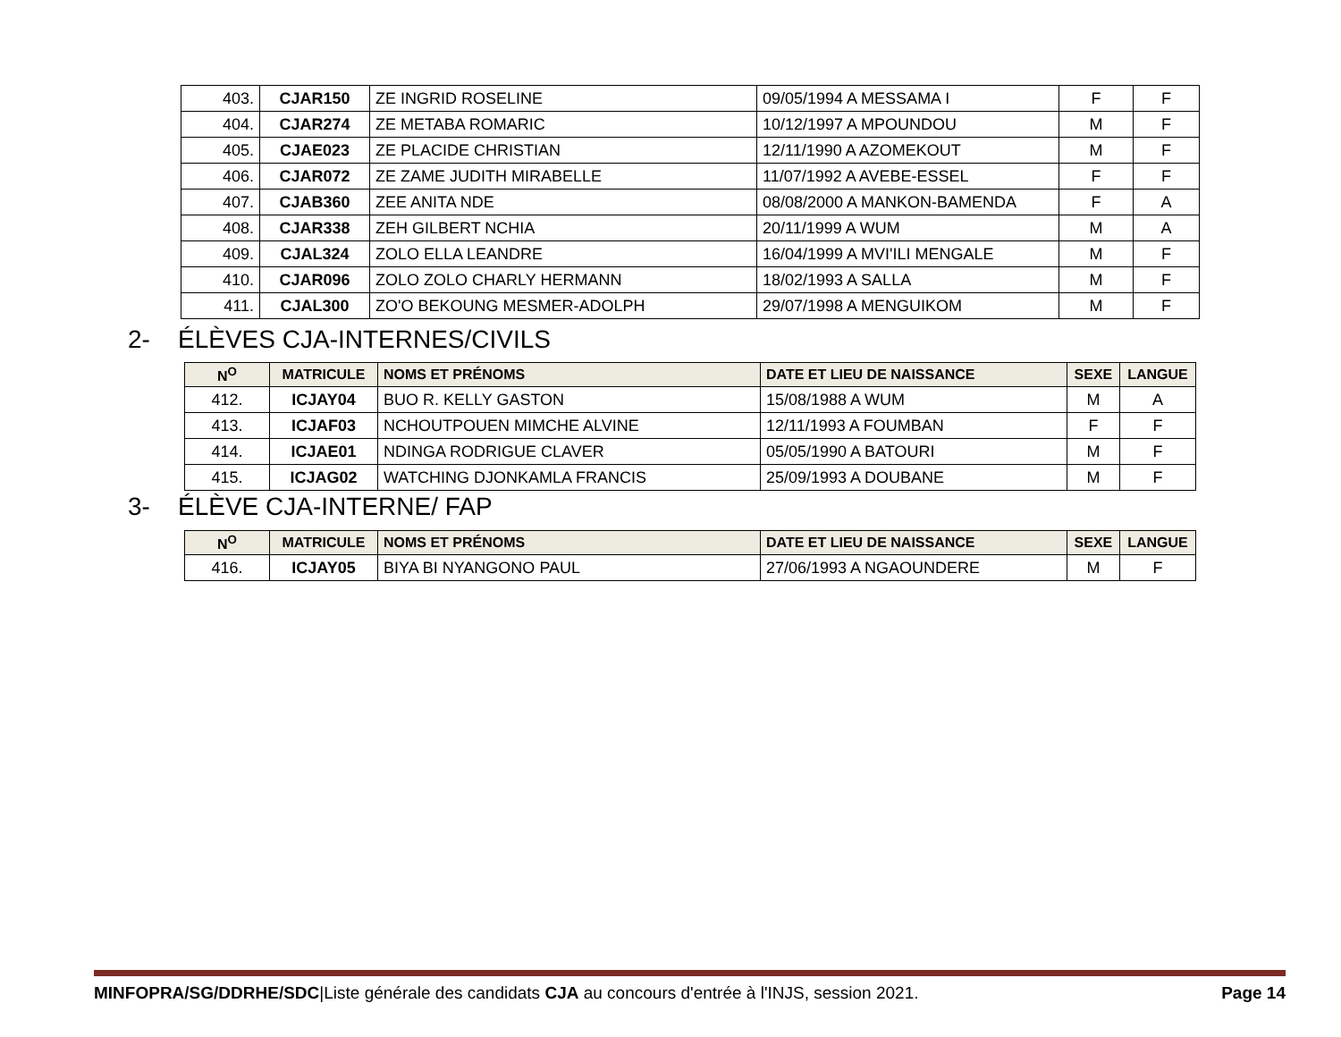| 403. | CJAR150 | ZE INGRID ROSELINE | 09/05/1994 A MESSAMA I | F | F |
| 404. | CJAR274 | ZE METABA ROMARIC | 10/12/1997 A MPOUNDOU | M | F |
| 405. | CJAE023 | ZE PLACIDE CHRISTIAN | 12/11/1990 A AZOMEKOUT | M | F |
| 406. | CJAR072 | ZE ZAME JUDITH MIRABELLE | 11/07/1992 A AVEBE-ESSEL | F | F |
| 407. | CJAB360 | ZEE ANITA NDE | 08/08/2000 A MANKON-BAMENDA | F | A |
| 408. | CJAR338 | ZEH GILBERT NCHIA | 20/11/1999 A WUM | M | A |
| 409. | CJAL324 | ZOLO ELLA LEANDRE | 16/04/1999 A MVI'ILI MENGALE | M | F |
| 410. | CJAR096 | ZOLO ZOLO CHARLY HERMANN | 18/02/1993 A SALLA | M | F |
| 411. | CJAL300 | ZO'O BEKOUNG MESMER-ADOLPH | 29/07/1998 A MENGUIKOM | M | F |
2- ÉLÈVES CJA-INTERNES/CIVILS
| N<sup>O</sup> | MATRICULE | NOMS ET PRÉNOMS | DATE ET LIEU DE NAISSANCE | SEXE | LANGUE |
| --- | --- | --- | --- | --- | --- |
| 412. | ICJAY04 | BUO R. KELLY GASTON | 15/08/1988 A WUM | M | A |
| 413. | ICJAF03 | NCHOUTPOUEN MIMCHE ALVINE | 12/11/1993 A FOUMBAN | F | F |
| 414. | ICJAE01 | NDINGA RODRIGUE CLAVER | 05/05/1990 A BATOURI | M | F |
| 415. | ICJAG02 | WATCHING DJONKAMLA FRANCIS | 25/09/1993 A DOUBANE | M | F |
3- ÉLÈVE CJA-INTERNE/ FAP
| N<sup>O</sup> | MATRICULE | NOMS ET PRÉNOMS | DATE ET LIEU DE NAISSANCE | SEXE | LANGUE |
| --- | --- | --- | --- | --- | --- |
| 416. | ICJAY05 | BIYA BI NYANGONO PAUL | 27/06/1993 A NGAOUNDERE | M | F |
MINFOPRA/SG/DDRHE/SDC|Liste générale des candidats CJA au concours d'entrée à l'INJS, session 2021. Page 14